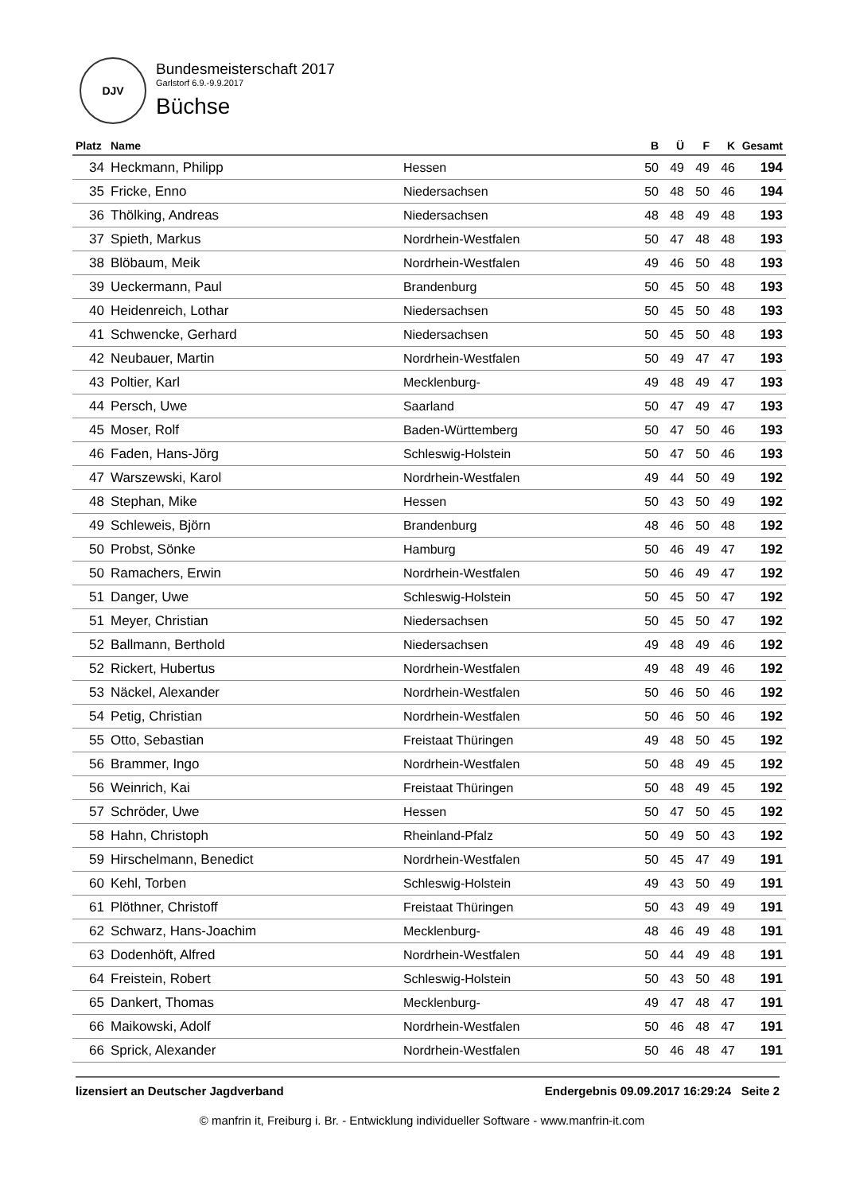DJV
Bundesmeisterschaft 2017
Garlstorf 6.9.-9.9.2017
Büchse
| Platz | Name | | B | Ü | F | K | Gesamt |
| --- | --- | --- | --- | --- | --- | --- | --- |
| 34 | Heckmann, Philipp | Hessen | 50 | 49 | 49 | 46 | 194 |
| 35 | Fricke, Enno | Niedersachsen | 50 | 48 | 50 | 46 | 194 |
| 36 | Thölking, Andreas | Niedersachsen | 48 | 48 | 49 | 48 | 193 |
| 37 | Spieth, Markus | Nordrhein-Westfalen | 50 | 47 | 48 | 48 | 193 |
| 38 | Blöbaum, Meik | Nordrhein-Westfalen | 49 | 46 | 50 | 48 | 193 |
| 39 | Ueckermann, Paul | Brandenburg | 50 | 45 | 50 | 48 | 193 |
| 40 | Heidenreich, Lothar | Niedersachsen | 50 | 45 | 50 | 48 | 193 |
| 41 | Schwencke, Gerhard | Niedersachsen | 50 | 45 | 50 | 48 | 193 |
| 42 | Neubauer, Martin | Nordrhein-Westfalen | 50 | 49 | 47 | 47 | 193 |
| 43 | Poltier, Karl | Mecklenburg- | 49 | 48 | 49 | 47 | 193 |
| 44 | Persch, Uwe | Saarland | 50 | 47 | 49 | 47 | 193 |
| 45 | Moser, Rolf | Baden-Württemberg | 50 | 47 | 50 | 46 | 193 |
| 46 | Faden, Hans-Jörg | Schleswig-Holstein | 50 | 47 | 50 | 46 | 193 |
| 47 | Warszewski, Karol | Nordrhein-Westfalen | 49 | 44 | 50 | 49 | 192 |
| 48 | Stephan, Mike | Hessen | 50 | 43 | 50 | 49 | 192 |
| 49 | Schleweis, Björn | Brandenburg | 48 | 46 | 50 | 48 | 192 |
| 50 | Probst, Sönke | Hamburg | 50 | 46 | 49 | 47 | 192 |
| 50 | Ramachers, Erwin | Nordrhein-Westfalen | 50 | 46 | 49 | 47 | 192 |
| 51 | Danger, Uwe | Schleswig-Holstein | 50 | 45 | 50 | 47 | 192 |
| 51 | Meyer, Christian | Niedersachsen | 50 | 45 | 50 | 47 | 192 |
| 52 | Ballmann, Berthold | Niedersachsen | 49 | 48 | 49 | 46 | 192 |
| 52 | Rickert, Hubertus | Nordrhein-Westfalen | 49 | 48 | 49 | 46 | 192 |
| 53 | Näckel, Alexander | Nordrhein-Westfalen | 50 | 46 | 50 | 46 | 192 |
| 54 | Petig, Christian | Nordrhein-Westfalen | 50 | 46 | 50 | 46 | 192 |
| 55 | Otto, Sebastian | Freistaat Thüringen | 49 | 48 | 50 | 45 | 192 |
| 56 | Brammer, Ingo | Nordrhein-Westfalen | 50 | 48 | 49 | 45 | 192 |
| 56 | Weinrich, Kai | Freistaat Thüringen | 50 | 48 | 49 | 45 | 192 |
| 57 | Schröder, Uwe | Hessen | 50 | 47 | 50 | 45 | 192 |
| 58 | Hahn, Christoph | Rheinland-Pfalz | 50 | 49 | 50 | 43 | 192 |
| 59 | Hirschelmann, Benedict | Nordrhein-Westfalen | 50 | 45 | 47 | 49 | 191 |
| 60 | Kehl, Torben | Schleswig-Holstein | 49 | 43 | 50 | 49 | 191 |
| 61 | Plöthner, Christoff | Freistaat Thüringen | 50 | 43 | 49 | 49 | 191 |
| 62 | Schwarz, Hans-Joachim | Mecklenburg- | 48 | 46 | 49 | 48 | 191 |
| 63 | Dodenhöft, Alfred | Nordrhein-Westfalen | 50 | 44 | 49 | 48 | 191 |
| 64 | Freistein, Robert | Schleswig-Holstein | 50 | 43 | 50 | 48 | 191 |
| 65 | Dankert, Thomas | Mecklenburg- | 49 | 47 | 48 | 47 | 191 |
| 66 | Maikowski, Adolf | Nordrhein-Westfalen | 50 | 46 | 48 | 47 | 191 |
| 66 | Sprick, Alexander | Nordrhein-Westfalen | 50 | 46 | 48 | 47 | 191 |
lizensiert an Deutscher Jagdverband Endergebnis 09.09.2017 16:29:24 Seite 2
© manfrin it, Freiburg i. Br. - Entwicklung individueller Software - www.manfrin-it.com